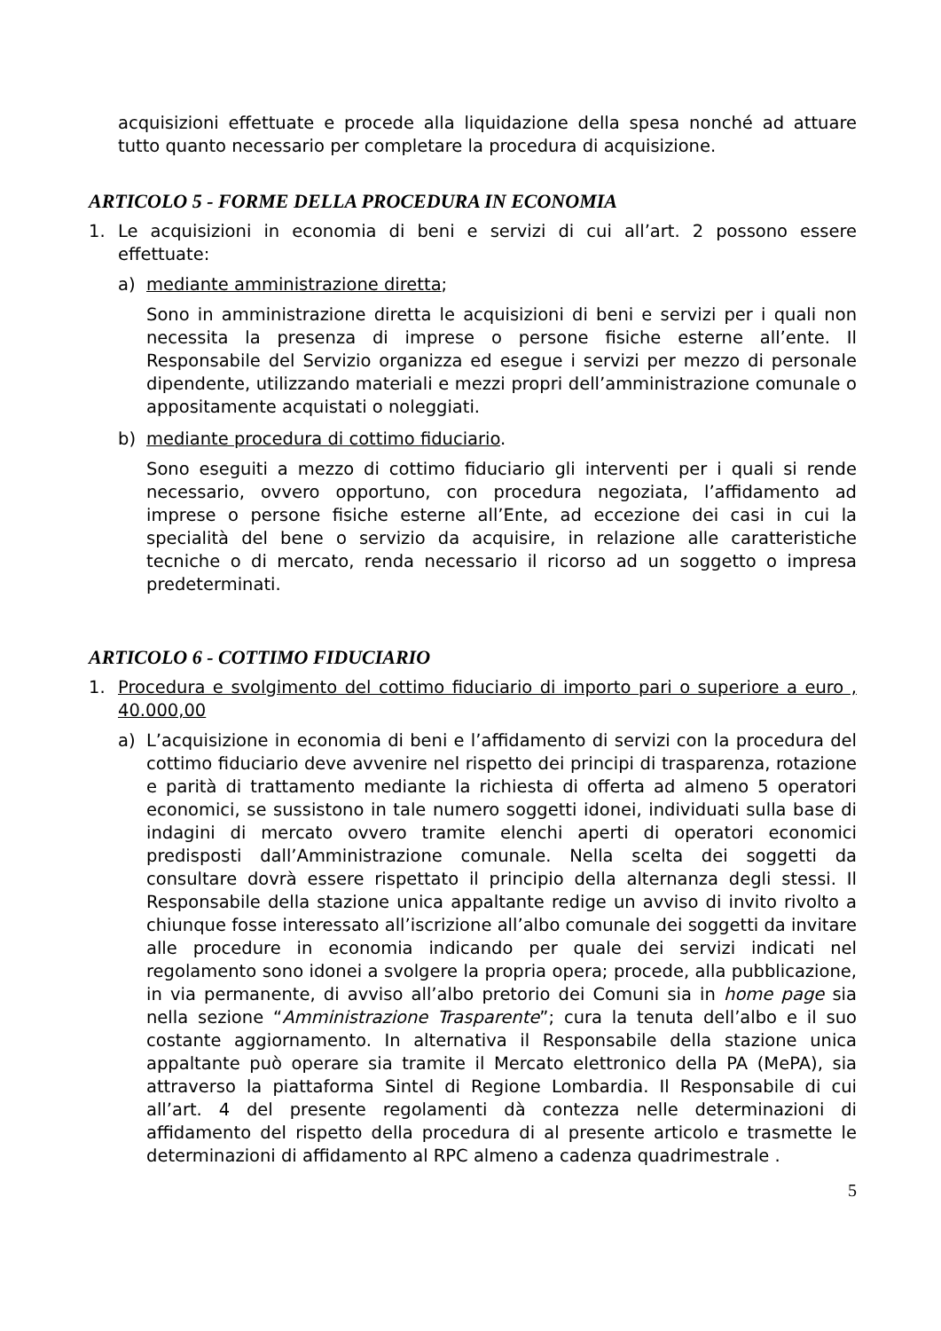acquisizioni effettuate e procede alla liquidazione della spesa nonché ad attuare tutto quanto necessario per completare la procedura di acquisizione.
ARTICOLO 5 - FORME DELLA PROCEDURA IN ECONOMIA
1. Le acquisizioni in economia di beni e servizi di cui all’art. 2 possono essere effettuate:
a) mediante amministrazione diretta;
Sono in amministrazione diretta le acquisizioni di beni e servizi per i quali non necessita la presenza di imprese o persone fisiche esterne all’ente. Il Responsabile del Servizio organizza ed esegue i servizi per mezzo di personale dipendente, utilizzando materiali e mezzi propri dell’amministrazione comunale o appositamente acquistati o noleggiati.
b) mediante procedura di cottimo fiduciario.
Sono eseguiti a mezzo di cottimo fiduciario gli interventi per i quali si rende necessario, ovvero opportuno, con procedura negoziata, l’affidamento ad imprese o persone fisiche esterne all’Ente, ad eccezione dei casi in cui la specialità del bene o servizio da acquisire, in relazione alle caratteristiche tecniche o di mercato, renda necessario il ricorso ad un soggetto o impresa predeterminati.
ARTICOLO 6 - COTTIMO FIDUCIARIO
1. Procedura e svolgimento del cottimo fiduciario di importo pari o superiore a euro , 40.000,00
a) L’acquisizione in economia di beni e l’affidamento di servizi con la procedura del cottimo fiduciario deve avvenire nel rispetto dei principi di trasparenza, rotazione e parità di trattamento mediante la richiesta di offerta ad almeno 5 operatori economici, se sussistono in tale numero soggetti idonei, individuati sulla base di indagini di mercato ovvero tramite elenchi aperti di operatori economici predisposti dall’Amministrazione comunale. Nella scelta dei soggetti da consultare dovrà essere rispettato il principio della alternanza degli stessi. Il Responsabile della stazione unica appaltante redige un avviso di invito rivolto a chiunque fosse interessato all’iscrizione all’albo comunale dei soggetti da invitare alle procedure in economia indicando per quale dei servizi indicati nel regolamento sono idonei a svolgere la propria opera; procede, alla pubblicazione, in via permanente, di avviso all’albo pretorio dei Comuni sia in home page sia nella sezione “Amministrazione Trasparente”; cura la tenuta dell’albo e il suo costante aggiornamento. In alternativa il Responsabile della stazione unica appaltante può operare sia tramite il Mercato elettronico della PA (MePA), sia attraverso la piattaforma Sintel di Regione Lombardia. Il Responsabile di cui all’art. 4 del presente regolamenti dà contezza nelle determinazioni di affidamento del rispetto della procedura di al presente articolo e trasmette le determinazioni di affidamento al RPC almeno a cadenza quadrimestrale .
5